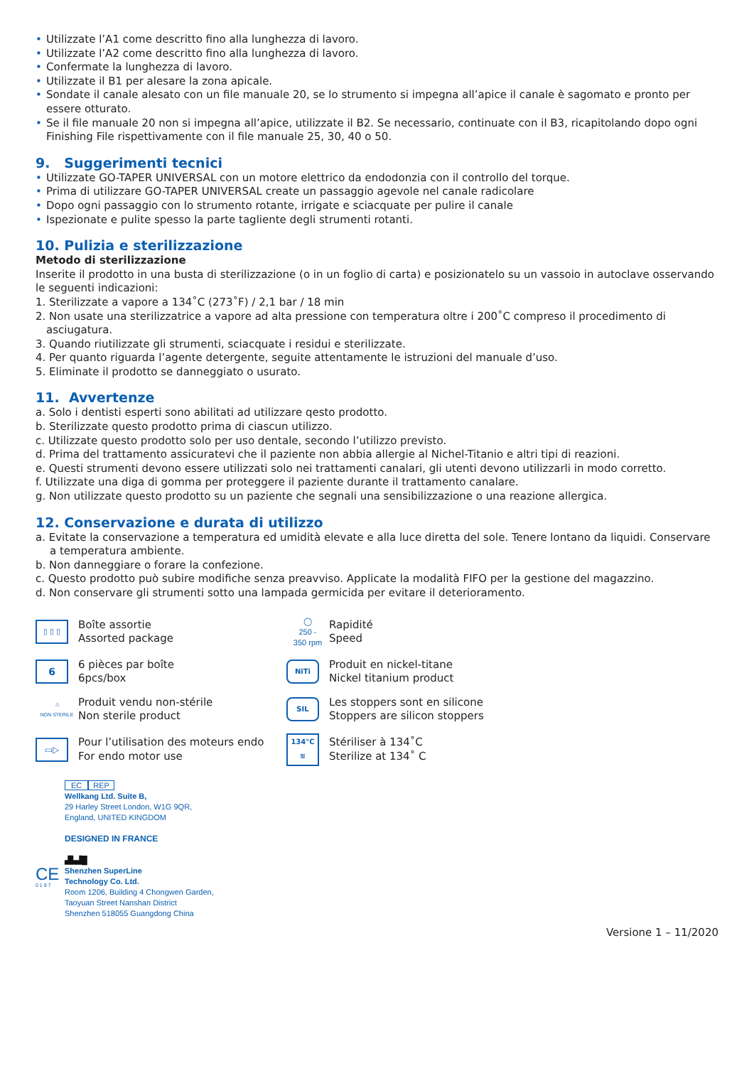Utilizzate l’A1 come descritto fino alla lunghezza di lavoro.
Utilizzate l’A2 come descritto fino alla lunghezza di lavoro.
Confermate la lunghezza di lavoro.
Utilizzate il B1 per alesare la zona apicale.
Sondate il canale alesato con un file manuale 20, se lo strumento si impegna all’apice il canale è sagomato e pronto per essere otturato.
Se il file manuale 20 non si impegna all’apice, utilizzate il B2. Se necessario, continuate con il B3, ricapitolando dopo ogni Finishing File rispettivamente con il file manuale 25, 30, 40 o 50.
9. Suggerimenti tecnici
Utilizzate GO-TAPER UNIVERSAL con un motore elettrico da endodonzia con il controllo del torque.
Prima di utilizzare GO-TAPER UNIVERSAL create un passaggio agevole nel canale radicolare
Dopo ogni passaggio con lo strumento rotante, irrigate e sciacquate per pulire il canale
Ispezionate e pulite spesso la parte tagliente degli strumenti rotanti.
10. Pulizia e sterilizzazione
Metodo di sterilizzazione
Inserite il prodotto in una busta di sterilizzazione (o in un foglio di carta) e posizionatelo su un vassoio in autoclave osservando le seguenti indicazioni:
1. Sterilizzate a vapore a 134˚C (273˚F) / 2,1 bar / 18 min
2. Non usate una sterilizzatrice a vapore ad alta pressione con temperatura oltre i 200˚C compreso il procedimento di asciugatura.
3. Quando riutilizzate gli strumenti, sciacquate i residui e sterilizzate.
4. Per quanto riguarda l’agente detergente, seguite attentamente le istruzioni del manuale d’uso.
5. Eliminate il prodotto se danneggiato o usurato.
11. Avvertenze
a. Solo i dentisti esperti sono abilitati ad utilizzare qesto prodotto.
b. Sterilizzate questo prodotto prima di ciascun utilizzo.
c. Utilizzate questo prodotto solo per uso dentale, secondo l’utilizzo previsto.
d. Prima del trattamento assicuratevi che il paziente non abbia allergie al Nichel-Titanio e altri tipi di reazioni.
e. Questi strumenti devono essere utilizzati solo nei trattamenti canalari, gli utenti devono utilizzarli in modo corretto.
f. Utilizzate una diga di gomma per proteggere il paziente durante il trattamento canalare.
g. Non utilizzate questo prodotto su un paziente che segnali una sensibilizzazione o una reazione allergica.
12. Conservazione e durata di utilizzo
a. Evitate la conservazione a temperatura ed umidità elevate e alla luce diretta del sole. Tenere lontano da liquidi. Conservare a temperatura ambiente.
b. Non danneggiare o forare la confezione.
c. Questo prodotto può subire modifiche senza preavviso. Applicate la modalità FIFO per la gestione del magazzino.
d. Non conservare gli strumenti sotto una lampada germicida per evitare il deterioramento.
▯ ▯ ▯
Boîte assortie
Assorted package
◯
250 -
350 rpm
Rapidité
Speed
6
6 pièces par boîte
6pcs/box
NiTi
Produit en nickel-titane
Nickel titanium product
△
NON STERILE
Produit vendu non-stérile
Non sterile product
SIL
Les stoppers sont en silicone
Stoppers are silicon stoppers
▭▷
Pour l’utilisation des moteurs endo
For endo motor use
134°C
≋
Stériliser à 134˚C
Sterilize at 134˚ C
EC REP
Wellkang Ltd. Suite B,
29 Harley Street London, W1G 9QR,
England, UNITED KINGDOM
DESIGNED IN FRANCE
▟▙▟█
CE
0 1 9 7
Shenzhen SuperLine
Technology Co. Ltd.
Room 1206, Building 4 Chongwen Garden,
Taoyuan Street Nanshan District
Shenzhen 518055 Guangdong China
Versione 1 – 11/2020